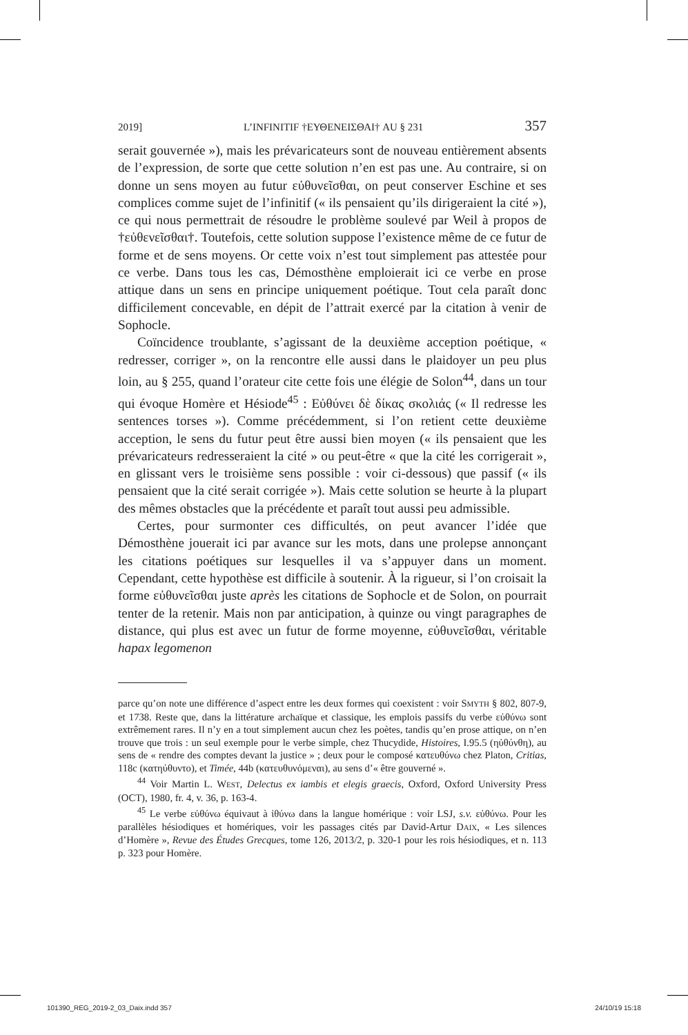2019] L’INFINITIF †ΕΥΘΕΝΕΙΣΘΑΙ† AU § 231 357
serait gouvernée »), mais les prévaricateurs sont de nouveau entièrement absents de l’expression, de sorte que cette solution n’en est pas une. Au contraire, si on donne un sens moyen au futur εὐθυνεῖσθαι, on peut conserver Eschine et ses complices comme sujet de l’infinitif (« ils pensaient qu’ils dirigeraient la cité »), ce qui nous permettrait de résoudre le problème soulevé par Weil à propos de †εὐθενεῖσθαι†. Toutefois, cette solution suppose l’existence même de ce futur de forme et de sens moyens. Or cette voix n’est tout simplement pas attestée pour ce verbe. Dans tous les cas, Démosthène emploierait ici ce verbe en prose attique dans un sens en principe uniquement poétique. Tout cela paraît donc difficilement concevable, en dépit de l’attrait exercé par la citation à venir de Sophocle.
Coïncidence troublante, s’agissant de la deuxième acception poétique, « redresser, corriger », on la rencontre elle aussi dans le plaidoyer un peu plus loin, au § 255, quand l’orateur cite cette fois une élégie de Solon<sup>44</sup>, dans un tour qui évoque Homère et Hésiode<sup>45</sup> : Εὐθύνει δὲ δίκας σκολιάς (« Il redresse les sentences torses »). Comme précédemment, si l’on retient cette deuxième acception, le sens du futur peut être aussi bien moyen (« ils pensaient que les prévaricateurs redresseraient la cité » ou peut-être « que la cité les corrigerait », en glissant vers le troisième sens possible : voir ci-dessous) que passif (« ils pensaient que la cité serait corrigée »). Mais cette solution se heurte à la plupart des mêmes obstacles que la précédente et paraît tout aussi peu admissible.
Certes, pour surmonter ces difficultés, on peut avancer l’idée que Démosthène jouerait ici par avance sur les mots, dans une prolepse annonçant les citations poétiques sur lesquelles il va s’appuyer dans un moment. Cependant, cette hypothèse est difficile à soutenir. À la rigueur, si l’on croisait la forme εὐθυνεῖσθαι juste après les citations de Sophocle et de Solon, on pourrait tenter de la retenir. Mais non par anticipation, à quinze ou vingt paragraphes de distance, qui plus est avec un futur de forme moyenne, εὐθυνεῖσθαι, véritable hapax legomenon
parce qu’on note une différence d’aspect entre les deux formes qui coexistent : voir SMYTH § 802, 807-9, et 1738. Reste que, dans la littérature archaïque et classique, les emplois passifs du verbe εὐθύνω sont extrêmement rares. Il n’y en a tout simplement aucun chez les poètes, tandis qu’en prose attique, on n’en trouve que trois : un seul exemple pour le verbe simple, chez Thucydide, Histoires, I.95.5 (ηὐθύνθη), au sens de « rendre des comptes devant la justice » ; deux pour le composé κατευθύνω chez Platon, Critias, 118c (κατηύθυντο), et Timée, 44b (κατευθυνόμεναι), au sens d’« être gouverné ».
<sup>44</sup> Voir Martin L. WEST, Delectus ex iambis et elegis graecis, Oxford, Oxford University Press (OCT), 1980, fr. 4, v. 36, p. 163-4.
<sup>45</sup> Le verbe εὐθύνω équivaut à ἰθύνω dans la langue homérique : voir LSJ, s.v. εὐθύνω. Pour les parallèles hésiodiques et homériques, voir les passages cités par David-Artur DAIX, « Les silences d’Homère », Revue des Études Grecques, tome 126, 2013/2, p. 320-1 pour les rois hésiodiques, et n. 113 p. 323 pour Homère.
101390_REG_2019-2_03_Daix.indd 357 24/10/19 15:18